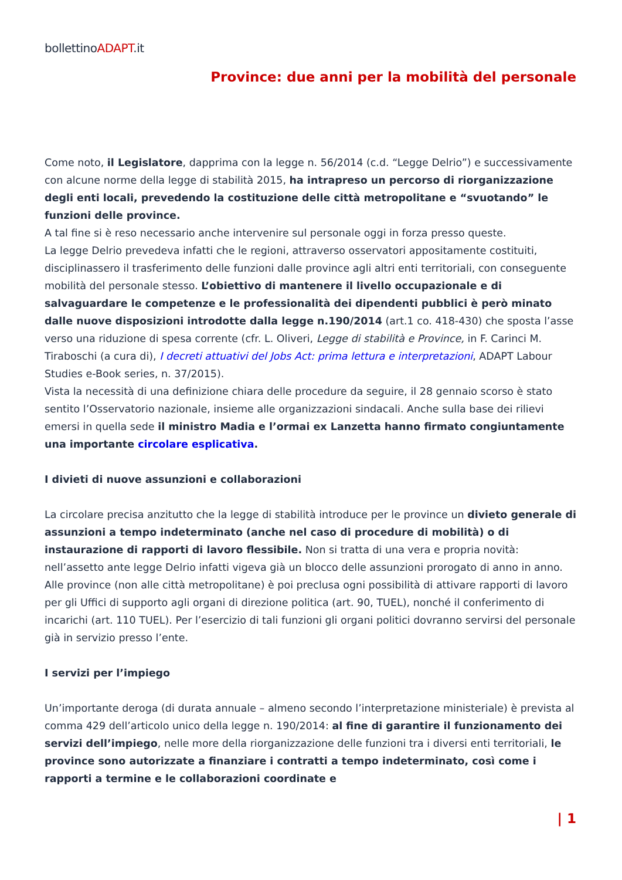bollettinoADAPT.it
Province: due anni per la mobilità del personale
Come noto, il Legislatore, dapprima con la legge n. 56/2014 (c.d. “Legge Delrio”) e successivamente con alcune norme della legge di stabilità 2015, ha intrapreso un percorso di riorganizzazione degli enti locali, prevedendo la costituzione delle città metropolitane e “svuotando” le funzioni delle province.
A tal fine si è reso necessario anche intervenire sul personale oggi in forza presso queste.
La legge Delrio prevedeva infatti che le regioni, attraverso osservatori appositamente costituiti, disciplinassero il trasferimento delle funzioni dalle province agli altri enti territoriali, con conseguente mobilità del personale stesso. L’obiettivo di mantenere il livello occupazionale e di salvaguardare le competenze e le professionalità dei dipendenti pubblici è però minato dalle nuove disposizioni introdotte dalla legge n.190/2014 (art.1 co. 418-430) che sposta l’asse verso una riduzione di spesa corrente (cfr. L. Oliveri, Legge di stabilità e Province, in F. Carinci M. Tiraboschi (a cura di), I decreti attuativi del Jobs Act: prima lettura e interpretazioni, ADAPT Labour Studies e-Book series, n. 37/2015).
Vista la necessità di una definizione chiara delle procedure da seguire, il 28 gennaio scorso è stato sentito l’Osservatorio nazionale, insieme alle organizzazioni sindacali. Anche sulla base dei rilievi emersi in quella sede il ministro Madia e l’ormai ex Lanzetta hanno firmato congiuntamente una importante circolare esplicativa.
I divieti di nuove assunzioni e collaborazioni
La circolare precisa anzitutto che la legge di stabilità introduce per le province un divieto generale di assunzioni a tempo indeterminato (anche nel caso di procedure di mobilità) o di instaurazione di rapporti di lavoro flessibile. Non si tratta di una vera e propria novità: nell’assetto ante legge Delrio infatti vigeva già un blocco delle assunzioni prorogato di anno in anno. Alle province (non alle città metropolitane) è poi preclusa ogni possibilità di attivare rapporti di lavoro per gli Uffici di supporto agli organi di direzione politica (art. 90, TUEL), nonché il conferimento di incarichi (art. 110 TUEL). Per l’esercizio di tali funzioni gli organi politici dovranno servirsi del personale già in servizio presso l’ente.
I servizi per l’impiego
Un’importante deroga (di durata annuale – almeno secondo l’interpretazione ministeriale) è prevista al comma 429 dell’articolo unico della legge n. 190/2014: al fine di garantire il funzionamento dei servizi dell’impiego, nelle more della riorganizzazione delle funzioni tra i diversi enti territoriali, le province sono autorizzate a finanziare i contratti a tempo indeterminato, così come i rapporti a termine e le collaborazioni coordinate e
| 1